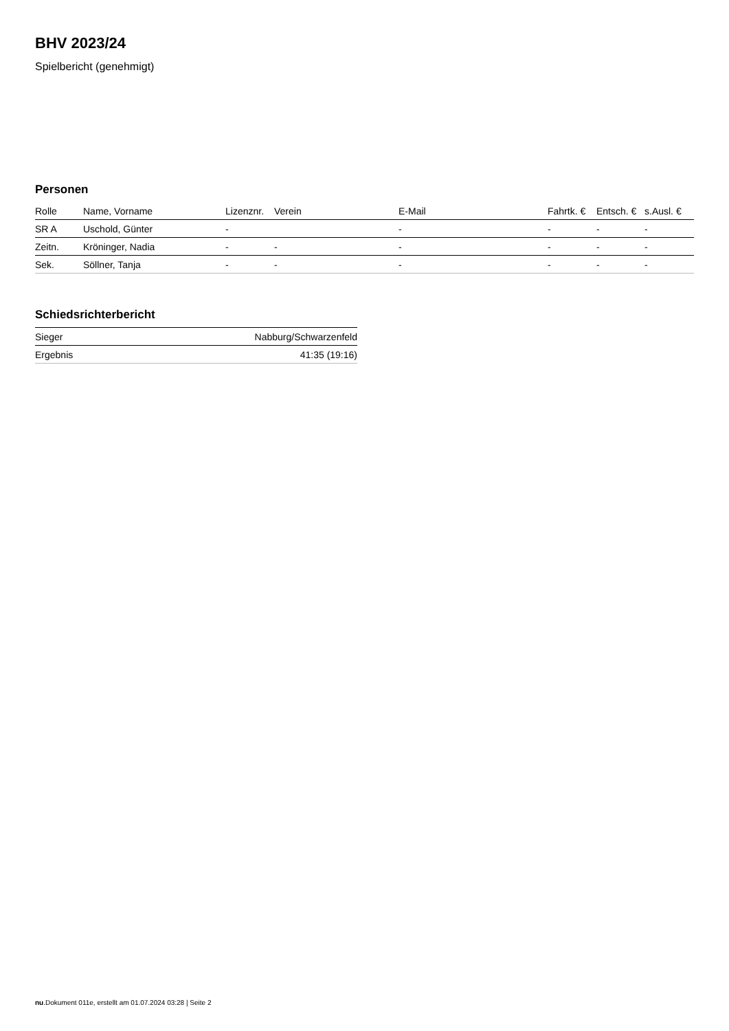BHV 2023/24
Spielbericht (genehmigt)
Personen
| Rolle | Name, Vorname | Lizenznr. | Verein | E-Mail | Fahrtk. € | Entsch. € | s.Ausl. € |
| --- | --- | --- | --- | --- | --- | --- | --- |
| SR A | Uschold, Günter | - | | - | - | - | - |
| Zeitn. | Kröninger, Nadia | - | - | - | - | - | - |
| Sek. | Söllner, Tanja | - | - | - | - | - | - |
Schiedsrichterbericht
| Sieger | Nabburg/Schwarzenfeld |
| Ergebnis | 41:35 (19:16) |
nu.Dokument 011e, erstellt am 01.07.2024 03:28 | Seite 2